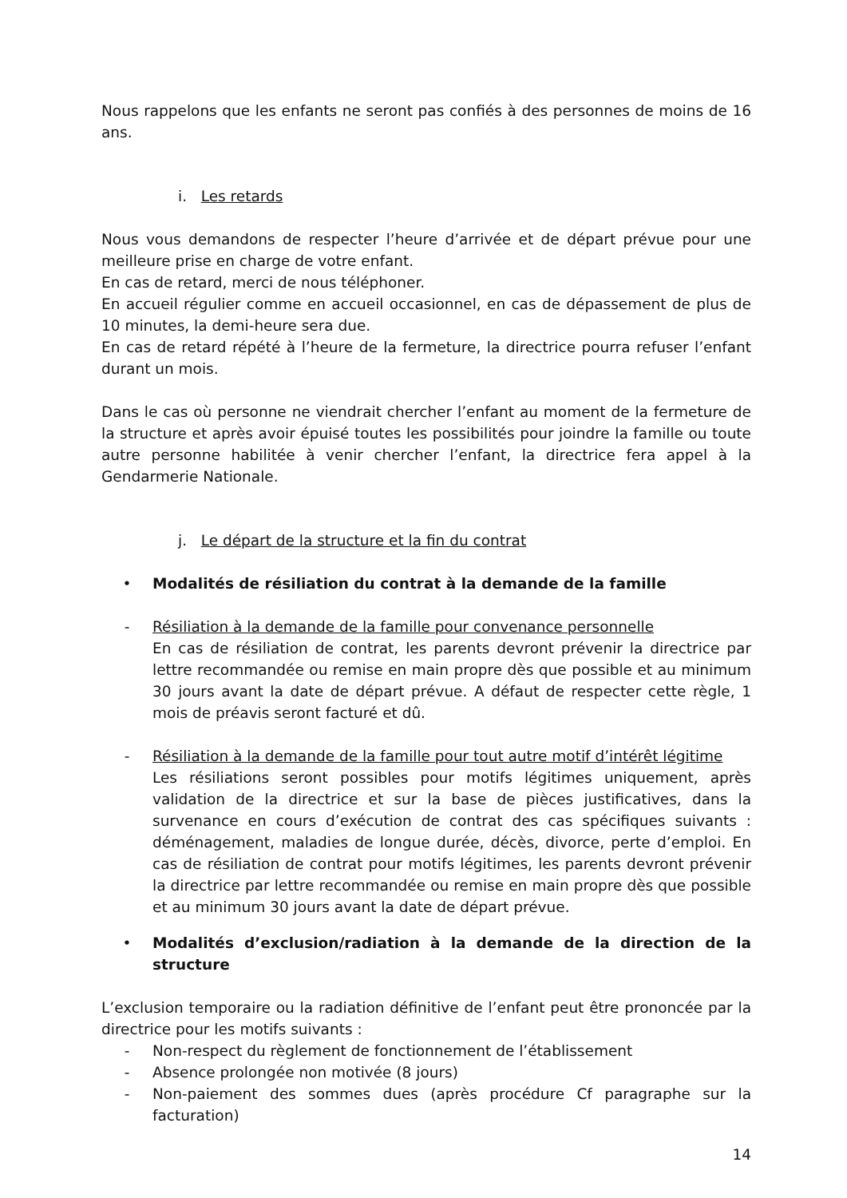Nous rappelons que les enfants ne seront pas confiés à des personnes de moins de 16 ans.
i. Les retards
Nous vous demandons de respecter l’heure d’arrivée et de départ prévue pour une meilleure prise en charge de votre enfant.
En cas de retard, merci de nous téléphoner.
En accueil régulier comme en accueil occasionnel, en cas de dépassement de plus de 10 minutes, la demi-heure sera due.
En cas de retard répété à l’heure de la fermeture, la directrice pourra refuser l’enfant durant un mois.
Dans le cas où personne ne viendrait chercher l’enfant au moment de la fermeture de la structure et après avoir épuisé toutes les possibilités pour joindre la famille ou toute autre personne habilitée à venir chercher l’enfant, la directrice fera appel à la Gendarmerie Nationale.
j. Le départ de la structure et la fin du contrat
• Modalités de résiliation du contrat à la demande de la famille
- Résiliation à la demande de la famille pour convenance personnelle
En cas de résiliation de contrat, les parents devront prévenir la directrice par lettre recommandée ou remise en main propre dès que possible et au minimum 30 jours avant la date de départ prévue. A défaut de respecter cette règle, 1 mois de préavis seront facturé et dû.
- Résiliation à la demande de la famille pour tout autre motif d’intérêt légitime
Les résiliations seront possibles pour motifs légitimes uniquement, après validation de la directrice et sur la base de pièces justificatives, dans la survenance en cours d’exécution de contrat des cas spécifiques suivants : déménagement, maladies de longue durée, décès, divorce, perte d’emploi. En cas de résiliation de contrat pour motifs légitimes, les parents devront prévenir la directrice par lettre recommandée ou remise en main propre dès que possible et au minimum 30 jours avant la date de départ prévue.
• Modalités d’exclusion/radiation à la demande de la direction de la structure
L’exclusion temporaire ou la radiation définitive de l’enfant peut être prononcée par la directrice pour les motifs suivants :
- Non-respect du règlement de fonctionnement de l’établissement
- Absence prolongée non motivée (8 jours)
- Non-paiement des sommes dues (après procédure Cf paragraphe sur la facturation)
14